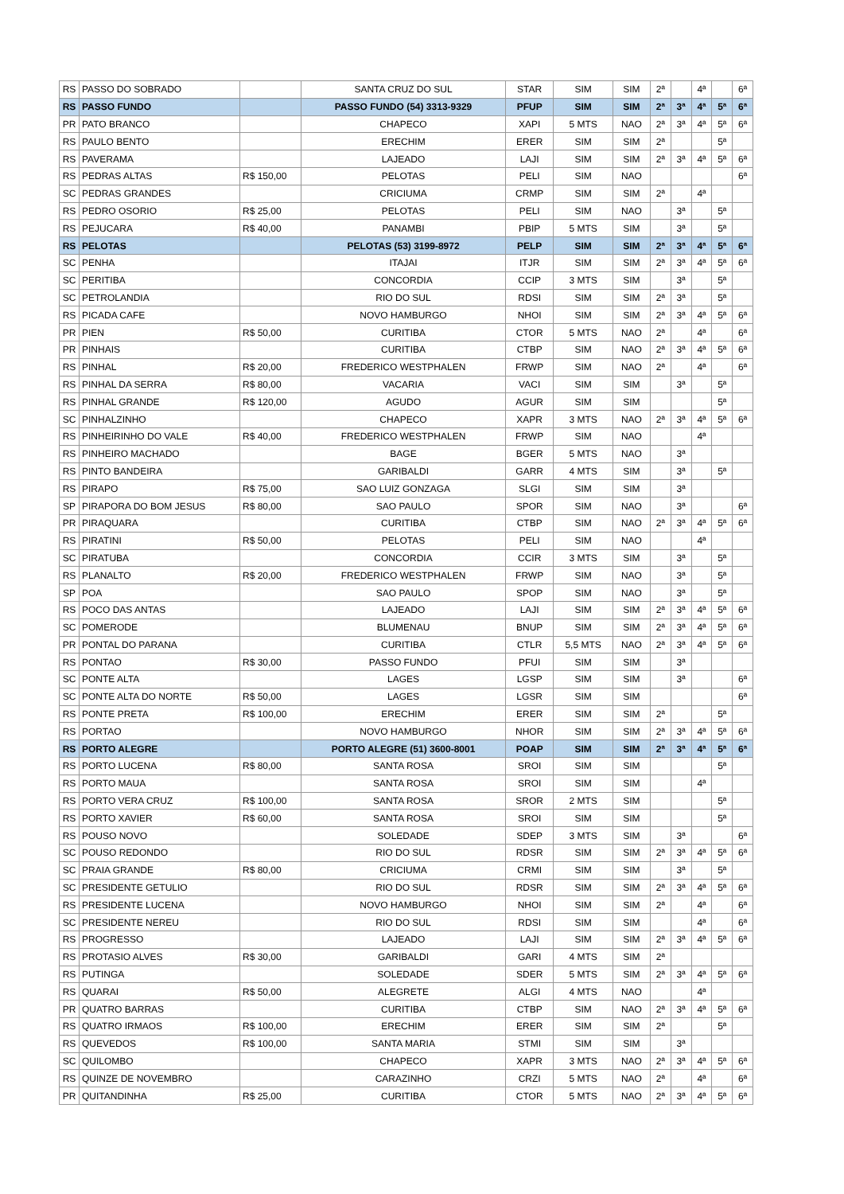| RS | PASSO DO SOBRADO | | SANTA CRUZ DO SUL | STAR | SIM | SIM | 2ª | | 4ª | | 6ª |
| RS | PASSO FUNDO | | PASSO FUNDO (54) 3313-9329 | PFUP | SIM | SIM | 2ª | 3ª | 4ª | 5ª | 6ª |
| PR | PATO BRANCO | | CHAPECO | XAPI | 5 MTS | NAO | 2ª | 3ª | 4ª | 5ª | 6ª |
| RS | PAULO BENTO | | ERECHIM | ERER | SIM | SIM | 2ª | | | 5ª | |
| RS | PAVERAMA | | LAJEADO | LAJI | SIM | SIM | 2ª | 3ª | 4ª | 5ª | 6ª |
| RS | PEDRAS ALTAS | R$ 150,00 | PELOTAS | PELI | SIM | NAO | | | | | 6ª |
| SC | PEDRAS GRANDES | | CRICIUMA | CRMP | SIM | SIM | 2ª | | 4ª | | |
| RS | PEDRO OSORIO | R$ 25,00 | PELOTAS | PELI | SIM | NAO | | 3ª | | 5ª | |
| RS | PEJUCARA | R$ 40,00 | PANAMBI | PBIP | 5 MTS | SIM | | 3ª | | 5ª | |
| RS | PELOTAS | | PELOTAS (53) 3199-8972 | PELP | SIM | SIM | 2ª | 3ª | 4ª | 5ª | 6ª |
| SC | PENHA | | ITAJAI | ITJR | SIM | SIM | 2ª | 3ª | 4ª | 5ª | 6ª |
| SC | PERITIBA | | CONCORDIA | CCIP | 3 MTS | SIM | | 3ª | | 5ª | |
| SC | PETROLANDIA | | RIO DO SUL | RDSI | SIM | SIM | 2ª | 3ª | | 5ª | |
| RS | PICADA CAFE | | NOVO HAMBURGO | NHOI | SIM | SIM | 2ª | 3ª | 4ª | 5ª | 6ª |
| PR | PIEN | R$ 50,00 | CURITIBA | CTOR | 5 MTS | NAO | 2ª | | 4ª | | 6ª |
| PR | PINHAIS | | CURITIBA | CTBP | SIM | NAO | 2ª | 3ª | 4ª | 5ª | 6ª |
| RS | PINHAL | R$ 20,00 | FREDERICO WESTPHALEN | FRWP | SIM | NAO | 2ª | | 4ª | | 6ª |
| RS | PINHAL DA SERRA | R$ 80,00 | VACARIA | VACI | SIM | SIM | | 3ª | | 5ª | |
| RS | PINHAL GRANDE | R$ 120,00 | AGUDO | AGUR | SIM | SIM | | | | 5ª | |
| SC | PINHALZINHO | | CHAPECO | XAPR | 3 MTS | NAO | 2ª | 3ª | 4ª | 5ª | 6ª |
| RS | PINHEIRINHO DO VALE | R$ 40,00 | FREDERICO WESTPHALEN | FRWP | SIM | NAO | | | 4ª | | |
| RS | PINHEIRO MACHADO | | BAGE | BGER | 5 MTS | NAO | | 3ª | | | |
| RS | PINTO BANDEIRA | | GARIBALDI | GARR | 4 MTS | SIM | | 3ª | | 5ª | |
| RS | PIRAPO | R$ 75,00 | SAO LUIZ GONZAGA | SLGI | SIM | SIM | | 3ª | | | |
| SP | PIRAPORA DO BOM JESUS | R$ 80,00 | SAO PAULO | SPOR | SIM | NAO | | 3ª | | | 6ª |
| PR | PIRAQUARA | | CURITIBA | CTBP | SIM | NAO | 2ª | 3ª | 4ª | 5ª | 6ª |
| RS | PIRATINI | R$ 50,00 | PELOTAS | PELI | SIM | NAO | | | 4ª | | |
| SC | PIRATUBA | | CONCORDIA | CCIR | 3 MTS | SIM | | 3ª | | 5ª | |
| RS | PLANALTO | R$ 20,00 | FREDERICO WESTPHALEN | FRWP | SIM | NAO | | 3ª | | 5ª | |
| SP | POA | | SAO PAULO | SPOP | SIM | NAO | | 3ª | | 5ª | |
| RS | POCO DAS ANTAS | | LAJEADO | LAJI | SIM | SIM | 2ª | 3ª | 4ª | 5ª | 6ª |
| SC | POMERODE | | BLUMENAU | BNUP | SIM | SIM | 2ª | 3ª | 4ª | 5ª | 6ª |
| PR | PONTAL DO PARANA | | CURITIBA | CTLR | 5,5 MTS | NAO | 2ª | 3ª | 4ª | 5ª | 6ª |
| RS | PONTAO | R$ 30,00 | PASSO FUNDO | PFUI | SIM | SIM | | 3ª | | | |
| SC | PONTE ALTA | | LAGES | LGSP | SIM | SIM | | 3ª | | | 6ª |
| SC | PONTE ALTA DO NORTE | R$ 50,00 | LAGES | LGSR | SIM | SIM | | | | | 6ª |
| RS | PONTE PRETA | R$ 100,00 | ERECHIM | ERER | SIM | SIM | 2ª | | | 5ª | |
| RS | PORTAO | | NOVO HAMBURGO | NHOR | SIM | SIM | 2ª | 3ª | 4ª | 5ª | 6ª |
| RS | PORTO ALEGRE | | PORTO ALEGRE (51) 3600-8001 | POAP | SIM | SIM | 2ª | 3ª | 4ª | 5ª | 6ª |
| RS | PORTO LUCENA | R$ 80,00 | SANTA ROSA | SROI | SIM | SIM | | | | 5ª | |
| RS | PORTO MAUA | | SANTA ROSA | SROI | SIM | SIM | | | 4ª | | |
| RS | PORTO VERA CRUZ | R$ 100,00 | SANTA ROSA | SROR | 2 MTS | SIM | | | | 5ª | |
| RS | PORTO XAVIER | R$ 60,00 | SANTA ROSA | SROI | SIM | SIM | | | | 5ª | |
| RS | POUSO NOVO | | SOLEDADE | SDEP | 3 MTS | SIM | | 3ª | | | 6ª |
| SC | POUSO REDONDO | | RIO DO SUL | RDSR | SIM | SIM | 2ª | 3ª | 4ª | 5ª | 6ª |
| SC | PRAIA GRANDE | R$ 80,00 | CRICIUMA | CRMI | SIM | SIM | | 3ª | | 5ª | |
| SC | PRESIDENTE GETULIO | | RIO DO SUL | RDSR | SIM | SIM | 2ª | 3ª | 4ª | 5ª | 6ª |
| RS | PRESIDENTE LUCENA | | NOVO HAMBURGO | NHOI | SIM | SIM | 2ª | | 4ª | | 6ª |
| SC | PRESIDENTE NEREU | | RIO DO SUL | RDSI | SIM | SIM | | | 4ª | | 6ª |
| RS | PROGRESSO | | LAJEADO | LAJI | SIM | SIM | 2ª | 3ª | 4ª | 5ª | 6ª |
| RS | PROTASIO ALVES | R$ 30,00 | GARIBALDI | GARI | 4 MTS | SIM | 2ª | | | | |
| RS | PUTINGA | | SOLEDADE | SDER | 5 MTS | SIM | 2ª | 3ª | 4ª | 5ª | 6ª |
| RS | QUARAI | R$ 50,00 | ALEGRETE | ALGI | 4 MTS | NAO | | | 4ª | | |
| PR | QUATRO BARRAS | | CURITIBA | CTBP | SIM | NAO | 2ª | 3ª | 4ª | 5ª | 6ª |
| RS | QUATRO IRMAOS | R$ 100,00 | ERECHIM | ERER | SIM | SIM | 2ª | | | 5ª | |
| RS | QUEVEDOS | R$ 100,00 | SANTA MARIA | STMI | SIM | SIM | | 3ª | | | |
| SC | QUILOMBO | | CHAPECO | XAPR | 3 MTS | NAO | 2ª | 3ª | 4ª | 5ª | 6ª |
| RS | QUINZE DE NOVEMBRO | | CARAZINHO | CRZI | 5 MTS | NAO | 2ª | | 4ª | | 6ª |
| PR | QUITANDINHA | R$ 25,00 | CURITIBA | CTOR | 5 MTS | NAO | 2ª | 3ª | 4ª | 5ª | 6ª |